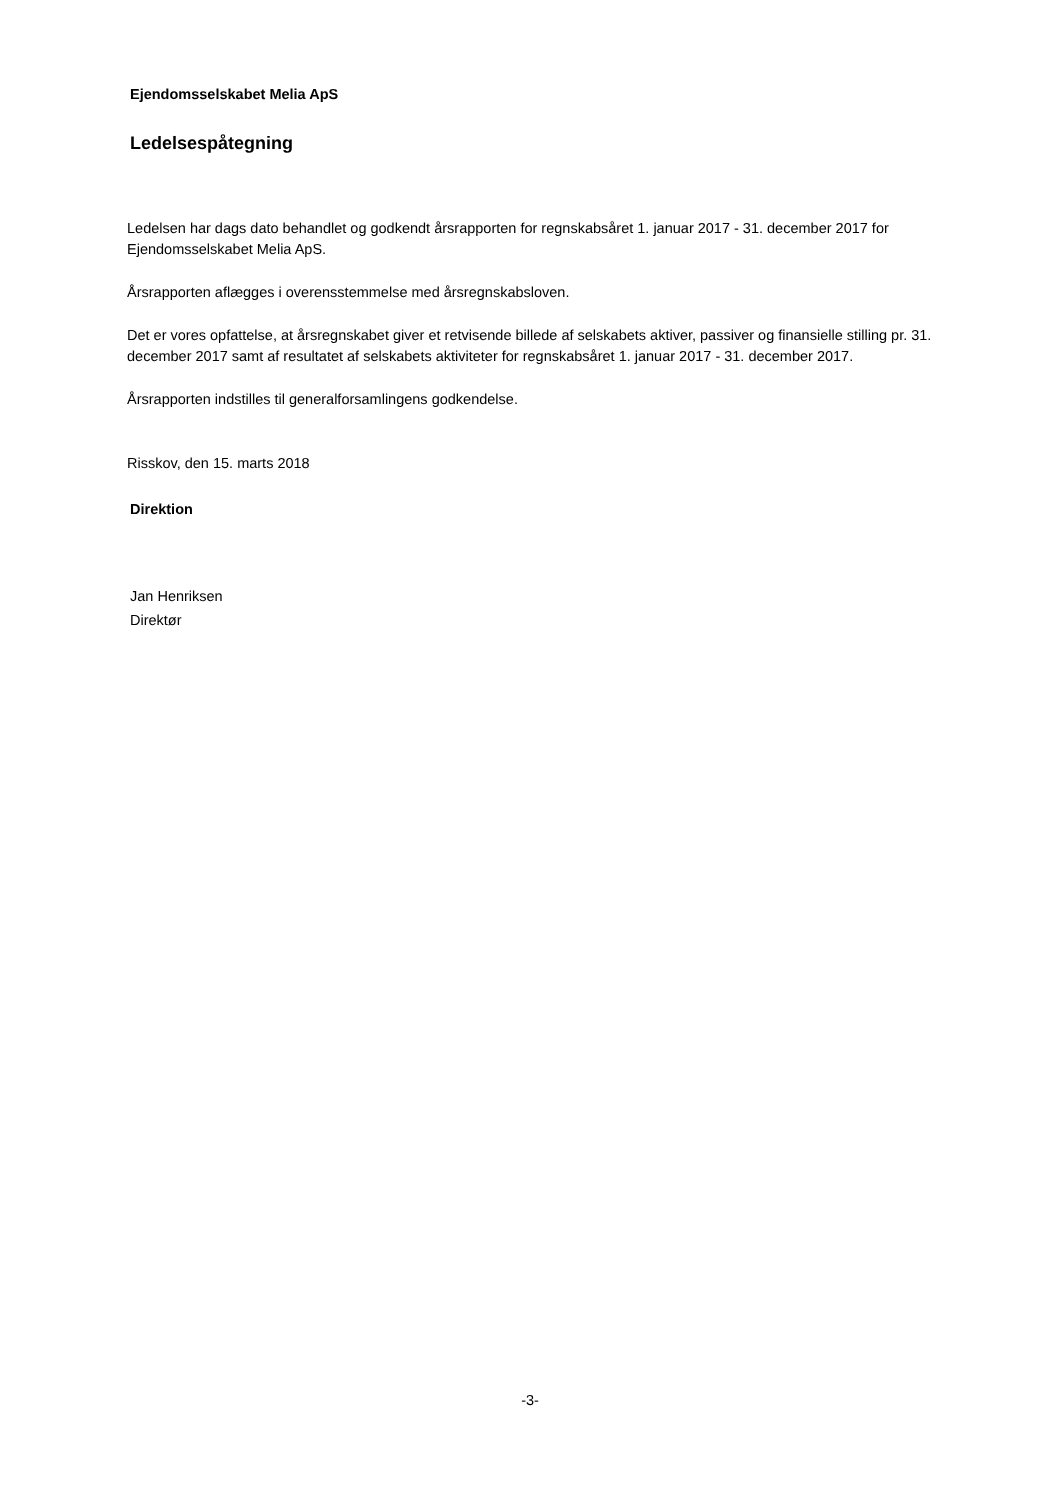Ejendomsselskabet Melia ApS
Ledelsespåtegning
Ledelsen har dags dato behandlet og godkendt årsrapporten for regnskabsåret 1. januar 2017 - 31. december 2017 for Ejendomsselskabet Melia ApS.
Årsrapporten aflægges i overensstemmelse med årsregnskabsloven.
Det er vores opfattelse, at årsregnskabet giver et retvisende billede af selskabets aktiver, passiver og finansielle stilling pr. 31. december 2017 samt af resultatet af selskabets aktiviteter for regnskabsåret 1. januar 2017 - 31. december 2017.
Årsrapporten indstilles til generalforsamlingens godkendelse.
Risskov, den 15. marts 2018
Direktion
Jan Henriksen
Direktør
-3-